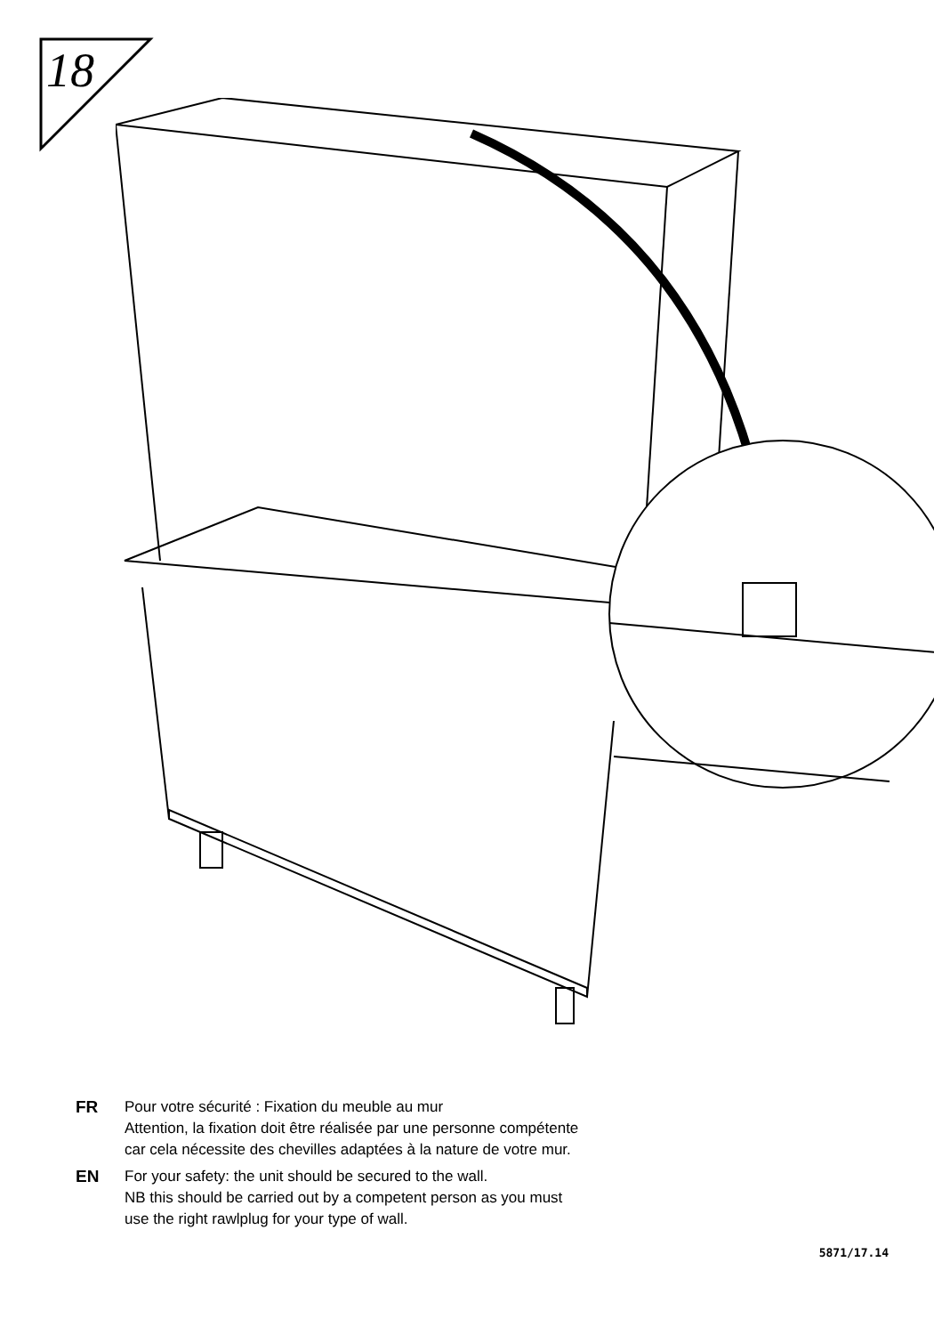18
FR Pour votre sécurité : Fixation du meuble au mur
Attention, la fixation doit être réalisée par une personne compétente
car cela nécessite des chevilles adaptées à la nature de votre mur.
EN For your safety: the unit should be secured to the wall.
NB this should be carried out by a competent person as you must
use the right rawlplug for your type of wall.
5871/17.14